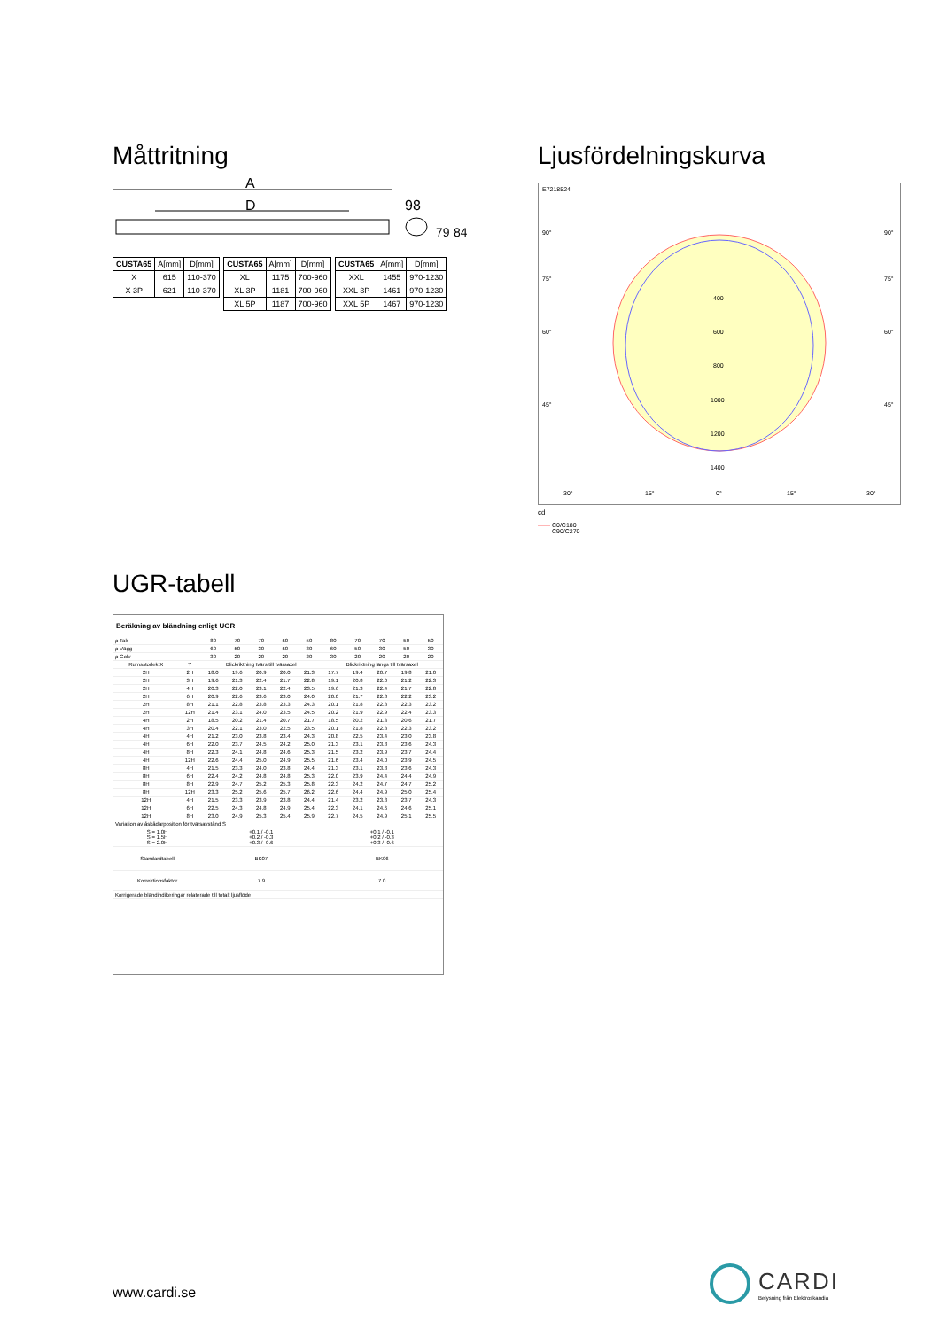Måttritning
A
D
98
79
84
| CUSTA65 | A[mm] | D[mm] |
| X | 615 | 110-370 |
| X 3P | 621 | 110-370 |
| CUSTA65 | A[mm] | D[mm] |
| XL | 1175 | 700-960 |
| XL 3P | 1181 | 700-960 |
| XL 5P | 1187 | 700-960 |
| CUSTA65 | A[mm] | D[mm] |
| XXL | 1455 | 970-1230 |
| XXL 3P | 1461 | 970-1230 |
| XXL 5P | 1467 | 970-1230 |
Ljusfördelningskurva
E7218524
90°
90°
75°
75°
60°
60°
45°
45°
400
600
800
1000
1200
1400
30°
15°
0°
15°
30°
cd
—— C0/C180
—— C90/C270
UGR-tabell
Beräkning av bländning enligt UGR
| ρ Tak | | 80 | 70 | 70 | 50 | 50 | 80 | 70 | 70 | 50 | 50 |
| ρ Vägg | | 60 | 50 | 30 | 50 | 30 | 60 | 50 | 30 | 50 | 30 |
| ρ Golv | | 30 | 20 | 20 | 20 | 20 | 30 | 20 | 20 | 20 | 20 |
| Rumsstorlek X | Y | Blickriktning tvärs till tvärsaxel | | | | | Blickriktning längs till tvärsaxel | | | | |
| 2H | 2H | 18.0 | 19.6 | 20.9 | 20.0 | 21.3 | 17.7 | 19.4 | 20.7 | 19.8 | 21.0 |
| 2H | 3H | 19.6 | 21.3 | 22.4 | 21.7 | 22.8 | 19.1 | 20.8 | 22.0 | 21.2 | 22.3 |
| 2H | 4H | 20.3 | 22.0 | 23.1 | 22.4 | 23.5 | 19.6 | 21.3 | 22.4 | 21.7 | 22.8 |
| 2H | 6H | 20.9 | 22.6 | 23.6 | 23.0 | 24.0 | 20.0 | 21.7 | 22.8 | 22.2 | 23.2 |
| 2H | 8H | 21.1 | 22.8 | 23.8 | 23.3 | 24.3 | 20.1 | 21.8 | 22.8 | 22.3 | 23.2 |
| 2H | 12H | 21.4 | 23.1 | 24.0 | 23.5 | 24.5 | 20.2 | 21.9 | 22.9 | 22.4 | 23.3 |
| 4H | 2H | 18.5 | 20.2 | 21.4 | 20.7 | 21.7 | 18.5 | 20.2 | 21.3 | 20.6 | 21.7 |
| 4H | 3H | 20.4 | 22.1 | 23.0 | 22.5 | 23.5 | 20.1 | 21.8 | 22.8 | 22.3 | 23.2 |
| 4H | 4H | 21.2 | 23.0 | 23.8 | 23.4 | 24.3 | 20.8 | 22.5 | 23.4 | 23.0 | 23.8 |
| 4H | 6H | 22.0 | 23.7 | 24.5 | 24.2 | 25.0 | 21.3 | 23.1 | 23.8 | 23.6 | 24.3 |
| 4H | 8H | 22.3 | 24.1 | 24.8 | 24.6 | 25.3 | 21.5 | 23.2 | 23.9 | 23.7 | 24.4 |
| 4H | 12H | 22.6 | 24.4 | 25.0 | 24.9 | 25.5 | 21.6 | 23.4 | 24.0 | 23.9 | 24.5 |
| 8H | 4H | 21.5 | 23.3 | 24.0 | 23.8 | 24.4 | 21.3 | 23.1 | 23.8 | 23.6 | 24.3 |
| 8H | 6H | 22.4 | 24.2 | 24.8 | 24.8 | 25.3 | 22.0 | 23.9 | 24.4 | 24.4 | 24.9 |
| 8H | 8H | 22.9 | 24.7 | 25.2 | 25.3 | 25.8 | 22.3 | 24.2 | 24.7 | 24.7 | 25.2 |
| 8H | 12H | 23.3 | 25.2 | 25.6 | 25.7 | 26.2 | 22.6 | 24.4 | 24.9 | 25.0 | 25.4 |
| 12H | 4H | 21.5 | 23.3 | 23.9 | 23.8 | 24.4 | 21.4 | 23.2 | 23.8 | 23.7 | 24.3 |
| 12H | 6H | 22.5 | 24.3 | 24.8 | 24.9 | 25.4 | 22.3 | 24.1 | 24.6 | 24.6 | 25.1 |
| 12H | 8H | 23.0 | 24.9 | 25.3 | 25.4 | 25.9 | 22.7 | 24.5 | 24.9 | 25.1 | 25.5 |
| Variation av åskådarposition för tvärsavstånd S | | | | | | | | | | | |
| S = 1.0H S = 1.5H S = 2.0H | | +0.1 / -0.1 +0.2 / -0.3 +0.3 / -0.6 | | | | | +0.1 / -0.1 +0.2 / -0.3 +0.3 / -0.6 | | | | |
| Standardtabell | | BK07 | | | | | BK06 | | | | |
| Korrektionsfaktor | | 7.9 | | | | | 7.0 | | | | |
| Korrigerade bländindikeringar relaterade till totalt ljusflöde | | | | | | | | | | | |
www.cardi.se
CARDI
Belysning från Elektroskandia